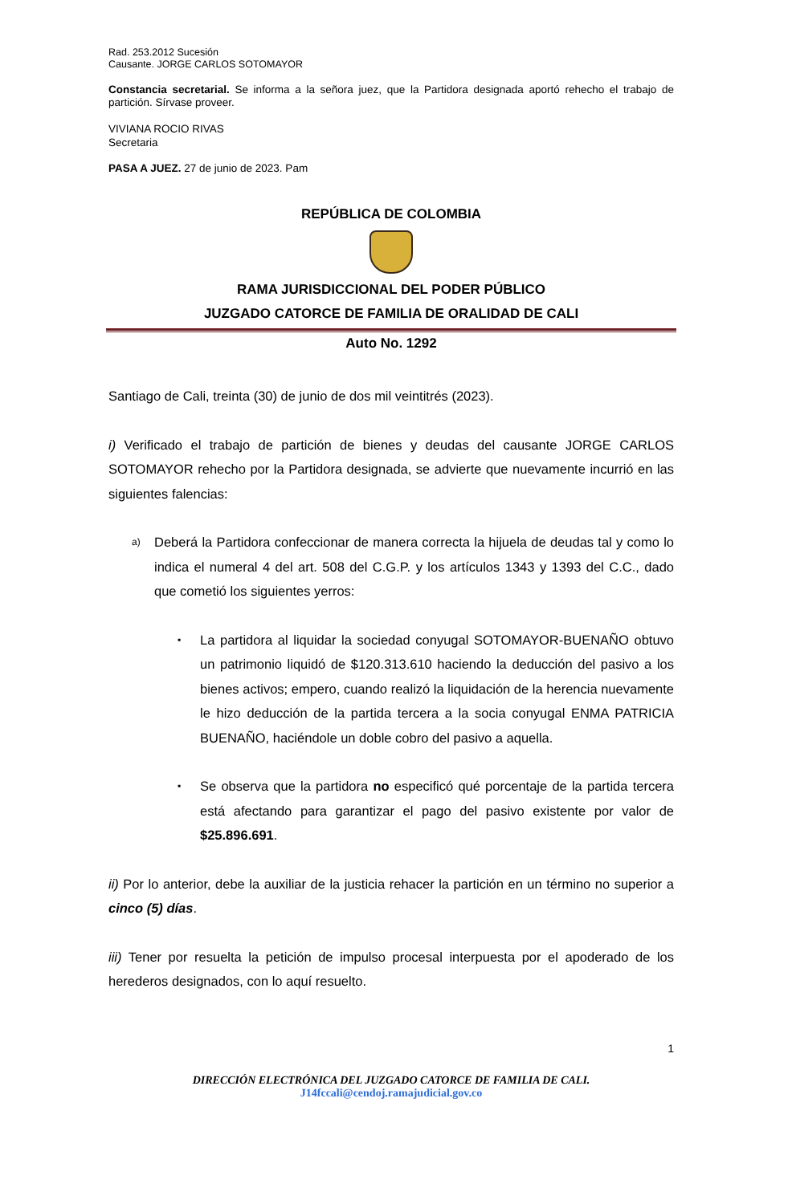Rad. 253.2012 Sucesión
Causante. JORGE CARLOS SOTOMAYOR
Constancia secretarial. Se informa a la señora juez, que la Partidora designada aportó rehecho el trabajo de partición. Sírvase proveer.
VIVIANA ROCIO RIVAS
Secretaria
PASA A JUEZ. 27 de junio de 2023. Pam
REPÚBLICA DE COLOMBIA
RAMA JURISDICCIONAL DEL PODER PÚBLICO
JUZGADO CATORCE DE FAMILIA DE ORALIDAD DE CALI
Auto No. 1292
Santiago de Cali, treinta (30) de junio de dos mil veintitrés (2023).
i) Verificado el trabajo de partición de bienes y deudas del causante JORGE CARLOS SOTOMAYOR rehecho por la Partidora designada, se advierte que nuevamente incurrió en las siguientes falencias:
a)
Deberá la Partidora confeccionar de manera correcta la hijuela de deudas tal y como lo indica el numeral 4 del art. 508 del C.G.P. y los artículos 1343 y 1393 del C.C., dado que cometió los siguientes yerros:
▪
La partidora al liquidar la sociedad conyugal SOTOMAYOR-BUENAÑO obtuvo un patrimonio liquidó de $120.313.610 haciendo la deducción del pasivo a los bienes activos; empero, cuando realizó la liquidación de la herencia nuevamente le hizo deducción de la partida tercera a la socia conyugal ENMA PATRICIA BUENAÑO, haciéndole un doble cobro del pasivo a aquella.
▪
Se observa que la partidora no especificó qué porcentaje de la partida tercera está afectando para garantizar el pago del pasivo existente por valor de $25.896.691.
ii) Por lo anterior, debe la auxiliar de la justicia rehacer la partición en un término no superior a cinco (5) días.
iii) Tener por resuelta la petición de impulso procesal interpuesta por el apoderado de los herederos designados, con lo aquí resuelto.
1
DIRECCIÓN ELECTRÓNICA DEL JUZGADO CATORCE DE FAMILIA DE CALI.
J14fccali@cendoj.ramajudicial.gov.co